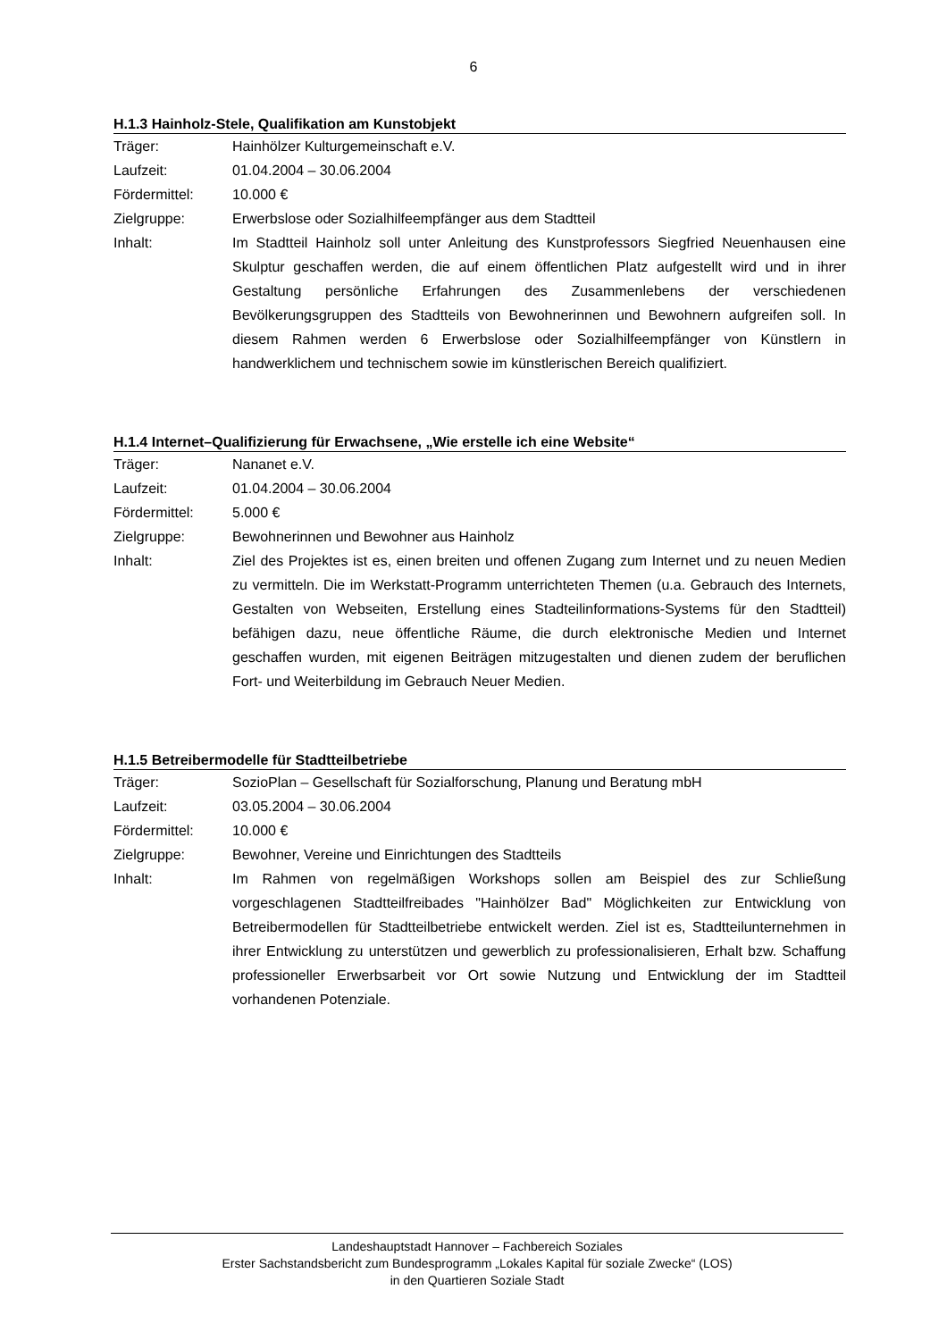6
H.1.3 Hainholz-Stele, Qualifikation am Kunstobjekt
| Träger: | Hainhölzer Kulturgemeinschaft e.V. |
| Laufzeit: | 01.04.2004 – 30.06.2004 |
| Fördermittel: | 10.000 € |
| Zielgruppe: | Erwerbslose oder Sozialhilfeempfänger aus dem Stadtteil |
| Inhalt: | Im Stadtteil Hainholz soll unter Anleitung des Kunstprofessors Siegfried Neuenhausen eine Skulptur geschaffen werden, die auf einem öffentlichen Platz aufgestellt wird und in ihrer Gestaltung persönliche Erfahrungen des Zusammenlebens der verschiedenen Bevölkerungsgruppen des Stadtteils von Bewohnerinnen und Bewohnern aufgreifen soll. In diesem Rahmen werden 6 Erwerbslose oder Sozialhilfeempfänger von Künstlern in handwerklichem und technischem sowie im künstlerischen Bereich qualifiziert. |
H.1.4 Internet–Qualifizierung für Erwachsene, „Wie erstelle ich eine Website“
| Träger: | Nananet e.V. |
| Laufzeit: | 01.04.2004 – 30.06.2004 |
| Fördermittel: | 5.000 € |
| Zielgruppe: | Bewohnerinnen und Bewohner aus Hainholz |
| Inhalt: | Ziel des Projektes ist es, einen breiten und offenen Zugang zum Internet und zu neuen Medien zu vermitteln. Die im Werkstatt-Programm unterrichteten Themen (u.a. Gebrauch des Internets, Gestalten von Webseiten, Erstellung eines Stadteilinformations-Systems für den Stadtteil) befähigen dazu, neue öffentliche Räume, die durch elektronische Medien und Internet geschaffen wurden, mit eigenen Beiträgen mitzugestalten und dienen zudem der beruflichen Fort- und Weiterbildung im Gebrauch Neuer Medien. |
H.1.5 Betreibermodelle für Stadtteilbetriebe
| Träger: | SozioPlan – Gesellschaft für Sozialforschung, Planung und Beratung mbH |
| Laufzeit: | 03.05.2004 – 30.06.2004 |
| Fördermittel: | 10.000 € |
| Zielgruppe: | Bewohner, Vereine und Einrichtungen des Stadtteils |
| Inhalt: | Im Rahmen von regelmäßigen Workshops sollen am Beispiel des zur Schließung vorgeschlagenen Stadtteilfreibades "Hainhölzer Bad" Möglichkeiten zur Entwicklung von Betreibermodellen für Stadtteilbetriebe entwickelt werden. Ziel ist es, Stadtteilunternehmen in ihrer Entwicklung zu unterstützen und gewerblich zu professionalisieren, Erhalt bzw. Schaffung professioneller Erwerbsarbeit vor Ort sowie Nutzung und Entwicklung der im Stadtteil vorhandenen Potenziale. |
Landeshauptstadt Hannover – Fachbereich Soziales
Erster Sachstandsbericht zum Bundesprogramm „Lokales Kapital für soziale Zwecke“ (LOS)
in den Quartieren Soziale Stadt